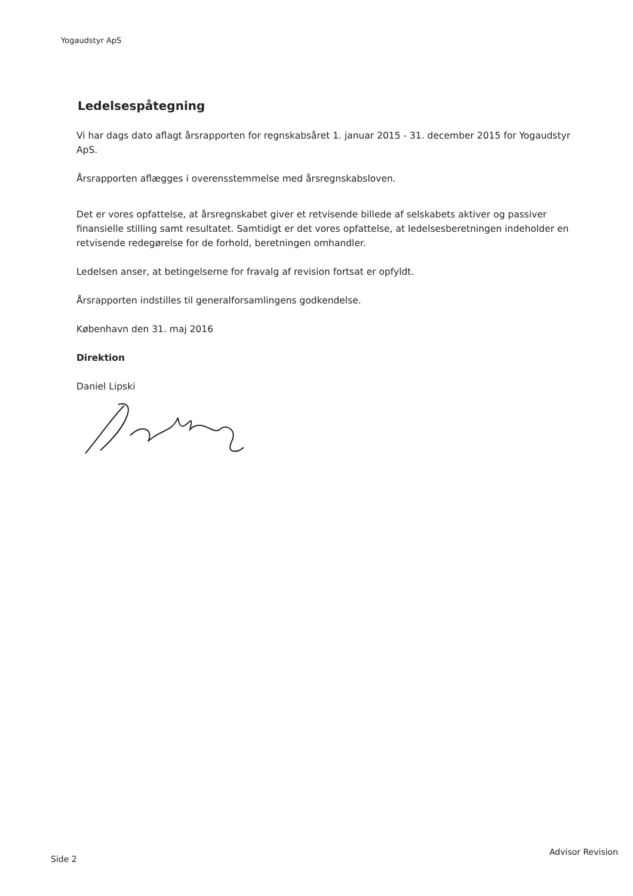Yogaudstyr ApS
Ledelsespåtegning
Vi har dags dato aflagt årsrapporten for regnskabsåret 1. januar 2015 - 31. december 2015 for Yogaudstyr ApS.
Årsrapporten aflægges i overensstemmelse med årsregnskabsloven.
Det er vores opfattelse, at årsregnskabet giver et retvisende billede af selskabets aktiver og passiver finansielle stilling samt resultatet. Samtidigt er det vores opfattelse, at ledelsesberetningen indeholder en retvisende redegørelse for de forhold, beretningen omhandler.
Ledelsen anser, at betingelserne for fravalg af revision fortsat er opfyldt.
Årsrapporten indstilles til generalforsamlingens godkendelse.
København den 31. maj 2016
Direktion
Daniel Lipski
Advisor Revision
Side 2